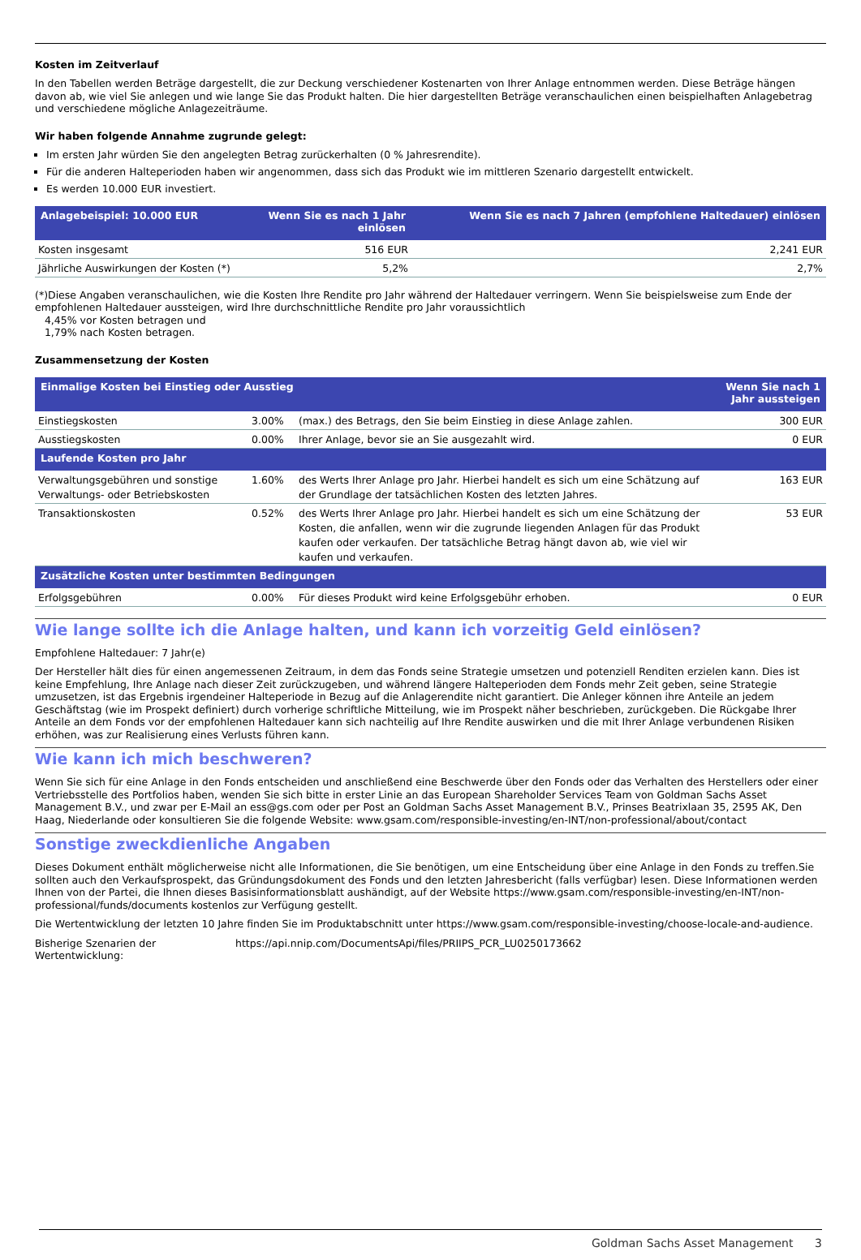Kosten im Zeitverlauf
In den Tabellen werden Beträge dargestellt, die zur Deckung verschiedener Kostenarten von Ihrer Anlage entnommen werden. Diese Beträge hängen davon ab, wie viel Sie anlegen und wie lange Sie das Produkt halten. Die hier dargestellten Beträge veranschaulichen einen beispielhaften Anlagebetrag und verschiedene mögliche Anlagezeiträume.
Wir haben folgende Annahme zugrunde gelegt:
Im ersten Jahr würden Sie den angelegten Betrag zurückerhalten (0 % Jahresrendite).
Für die anderen Halteperioden haben wir angenommen, dass sich das Produkt wie im mittleren Szenario dargestellt entwickelt.
Es werden 10.000 EUR investiert.
| Anlagebeispiel: 10.000 EUR | Wenn Sie es nach 1 Jahr einlösen | Wenn Sie es nach 7 Jahren (empfohlene Haltedauer) einlösen |
| --- | --- | --- |
| Kosten insgesamt | 516 EUR | 2,241 EUR |
| Jährliche Auswirkungen der Kosten (*) | 5,2% | 2,7% |
(*)Diese Angaben veranschaulichen, wie die Kosten Ihre Rendite pro Jahr während der Haltedauer verringern. Wenn Sie beispielsweise zum Ende der empfohlenen Haltedauer aussteigen, wird Ihre durchschnittliche Rendite pro Jahr voraussichtlich
4,45% vor Kosten betragen und
1,79% nach Kosten betragen.
Zusammensetzung der Kosten
| Einmalige Kosten bei Einstieg oder Ausstieg | | | Wenn Sie nach 1 Jahr aussteigen |
| --- | --- | --- | --- |
| Einstiegskosten | 3.00% | (max.) des Betrags, den Sie beim Einstieg in diese Anlage zahlen. | 300 EUR |
| Ausstiegskosten | 0.00% | Ihrer Anlage, bevor sie an Sie ausgezahlt wird. | 0 EUR |
| Laufende Kosten pro Jahr | | | |
| Verwaltungsgebühren und sonstige Verwaltungs- oder Betriebskosten | 1.60% | des Werts Ihrer Anlage pro Jahr. Hierbei handelt es sich um eine Schätzung auf der Grundlage der tatsächlichen Kosten des letzten Jahres. | 163 EUR |
| Transaktionskosten | 0.52% | des Werts Ihrer Anlage pro Jahr. Hierbei handelt es sich um eine Schätzung der Kosten, die anfallen, wenn wir die zugrunde liegenden Anlagen für das Produkt kaufen oder verkaufen. Der tatsächliche Betrag hängt davon ab, wie viel wir kaufen und verkaufen. | 53 EUR |
| Zusätzliche Kosten unter bestimmten Bedingungen | | | |
| Erfolgsgebühren | 0.00% | Für dieses Produkt wird keine Erfolgsgebühr erhoben. | 0 EUR |
Wie lange sollte ich die Anlage halten, und kann ich vorzeitig Geld einlösen?
Empfohlene Haltedauer: 7 Jahr(e)
Der Hersteller hält dies für einen angemessenen Zeitraum, in dem das Fonds seine Strategie umsetzen und potenziell Renditen erzielen kann. Dies ist keine Empfehlung, Ihre Anlage nach dieser Zeit zurückzugeben, und während längere Halteperioden dem Fonds mehr Zeit geben, seine Strategie umzusetzen, ist das Ergebnis irgendeiner Halteperiode in Bezug auf die Anlagerendite nicht garantiert. Die Anleger können ihre Anteile an jedem Geschäftstag (wie im Prospekt definiert) durch vorherige schriftliche Mitteilung, wie im Prospekt näher beschrieben, zurückgeben. Die Rückgabe Ihrer Anteile an dem Fonds vor der empfohlenen Haltedauer kann sich nachteilig auf Ihre Rendite auswirken und die mit Ihrer Anlage verbundenen Risiken erhöhen, was zur Realisierung eines Verlusts führen kann.
Wie kann ich mich beschweren?
Wenn Sie sich für eine Anlage in den Fonds entscheiden und anschließend eine Beschwerde über den Fonds oder das Verhalten des Herstellers oder einer Vertriebsstelle des Portfolios haben, wenden Sie sich bitte in erster Linie an das European Shareholder Services Team von Goldman Sachs Asset Management B.V., und zwar per E-Mail an ess@gs.com oder per Post an Goldman Sachs Asset Management B.V., Prinses Beatrixlaan 35, 2595 AK, Den Haag, Niederlande oder konsultieren Sie die folgende Website: www.gsam.com/responsible-investing/en-INT/non-professional/about/contact
Sonstige zweckdienliche Angaben
Dieses Dokument enthält möglicherweise nicht alle Informationen, die Sie benötigen, um eine Entscheidung über eine Anlage in den Fonds zu treffen.Sie sollten auch den Verkaufsprospekt, das Gründungsdokument des Fonds und den letzten Jahresbericht (falls verfügbar) lesen. Diese Informationen werden Ihnen von der Partei, die Ihnen dieses Basisinformationsblatt aushändigt, auf der Website https://www.gsam.com/responsible-investing/en-INT/non-professional/funds/documents kostenlos zur Verfügung gestellt.
Die Wertentwicklung der letzten 10 Jahre finden Sie im Produktabschnitt unter https://www.gsam.com/responsible-investing/choose-locale-and-audience.
Bisherige Szenarien der Wertentwicklung:
https://api.nnip.com/DocumentsApi/files/PRIIPS_PCR_LU0250173662
Goldman Sachs Asset Management 3